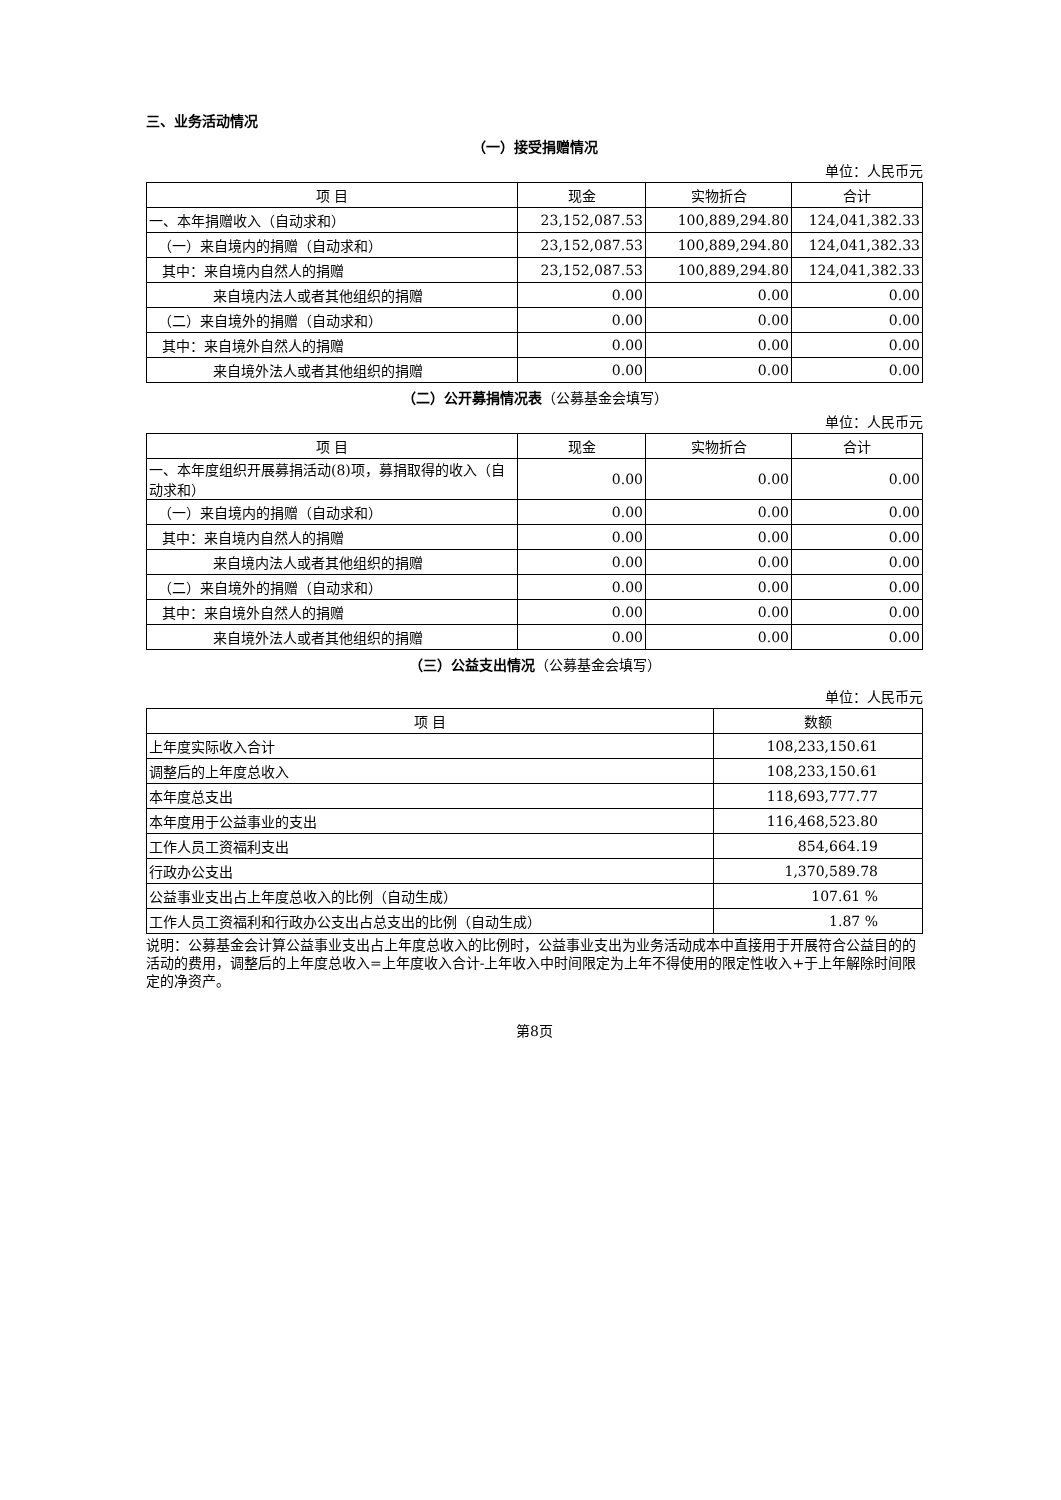三、业务活动情况
（一）接受捐赠情况
单位：人民币元
| 项 目 | 现金 | 实物折合 | 合计 |
| --- | --- | --- | --- |
| 一、本年捐赠收入（自动求和） | 23,152,087.53 | 100,889,294.80 | 124,041,382.33 |
| （一）来自境内的捐赠（自动求和） | 23,152,087.53 | 100,889,294.80 | 124,041,382.33 |
| 其中：来自境内自然人的捐赠 | 23,152,087.53 | 100,889,294.80 | 124,041,382.33 |
| 来自境内法人或者其他组织的捐赠 | 0.00 | 0.00 | 0.00 |
| （二）来自境外的捐赠（自动求和） | 0.00 | 0.00 | 0.00 |
| 其中：来自境外自然人的捐赠 | 0.00 | 0.00 | 0.00 |
| 来自境外法人或者其他组织的捐赠 | 0.00 | 0.00 | 0.00 |
（二）公开募捐情况表（公募基金会填写）
单位：人民币元
| 项 目 | 现金 | 实物折合 | 合计 |
| --- | --- | --- | --- |
| 一、本年度组织开展募捐活动(8)项，募捐取得的收入（自动求和） | 0.00 | 0.00 | 0.00 |
| （一）来自境内的捐赠（自动求和） | 0.00 | 0.00 | 0.00 |
| 其中：来自境内自然人的捐赠 | 0.00 | 0.00 | 0.00 |
| 来自境内法人或者其他组织的捐赠 | 0.00 | 0.00 | 0.00 |
| （二）来自境外的捐赠（自动求和） | 0.00 | 0.00 | 0.00 |
| 其中：来自境外自然人的捐赠 | 0.00 | 0.00 | 0.00 |
| 来自境外法人或者其他组织的捐赠 | 0.00 | 0.00 | 0.00 |
（三）公益支出情况（公募基金会填写）
单位：人民币元
| 项 目 | 数额 |
| --- | --- |
| 上年度实际收入合计 | 108,233,150.61 |
| 调整后的上年度总收入 | 108,233,150.61 |
| 本年度总支出 | 118,693,777.77 |
| 本年度用于公益事业的支出 | 116,468,523.80 |
| 工作人员工资福利支出 | 854,664.19 |
| 行政办公支出 | 1,370,589.78 |
| 公益事业支出占上年度总收入的比例（自动生成） | 107.61 % |
| 工作人员工资福利和行政办公支出占总支出的比例（自动生成） | 1.87 % |
说明：公募基金会计算公益事业支出占上年度总收入的比例时，公益事业支出为业务活动成本中直接用于开展符合公益目的的活动的费用，调整后的上年度总收入=上年度收入合计-上年收入中时间限定为上年不得使用的限定性收入+于上年解除时间限定的净资产。
第8页